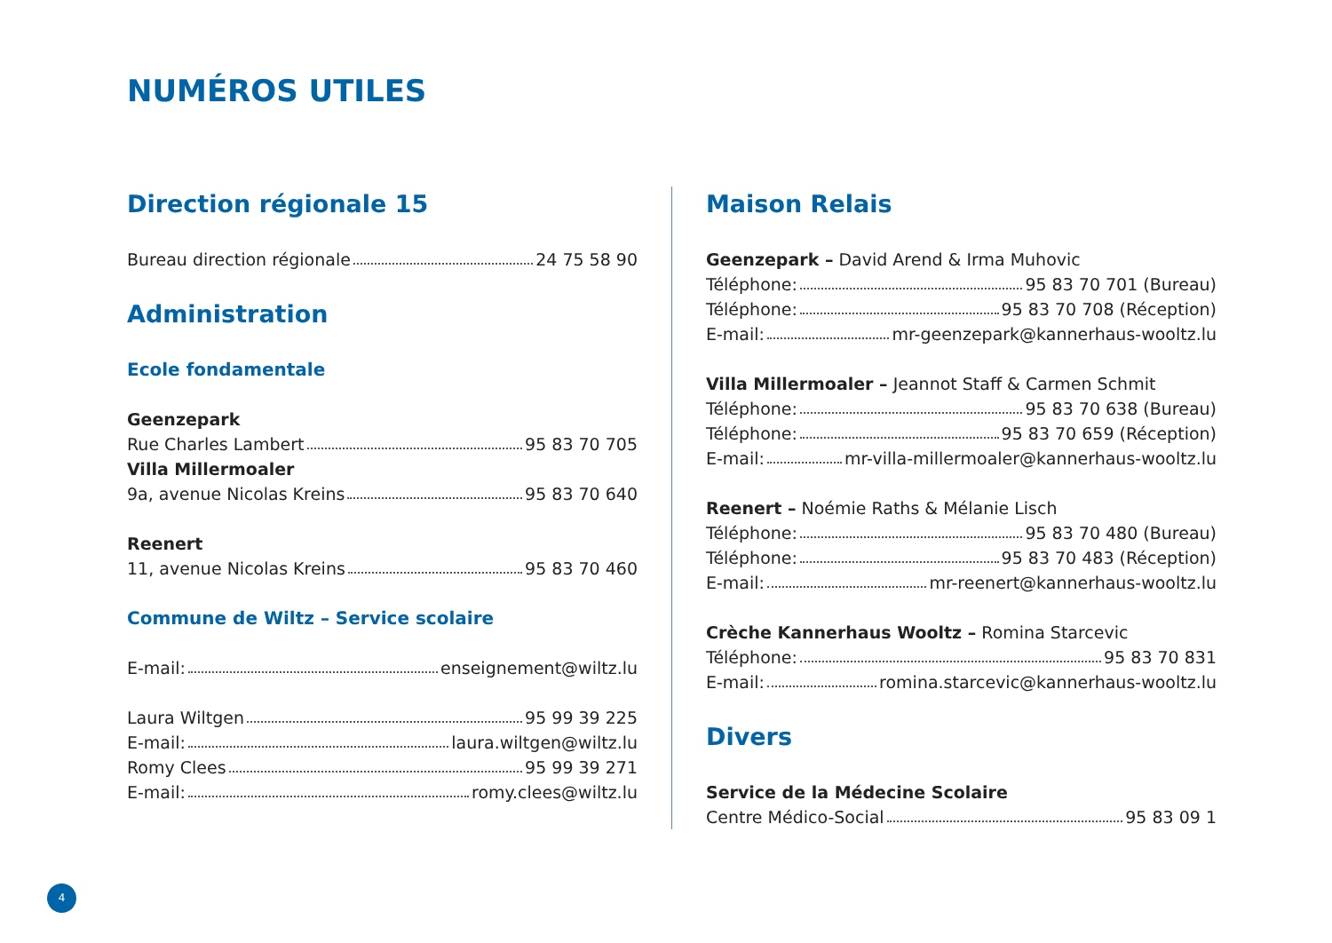NUMÉROS UTILES
Direction régionale 15
Bureau direction régionale 24 75 58 90
Administration
Ecole fondamentale
Geenzepark
Rue Charles Lambert 95 83 70 705
Villa Millermoaler
9a, avenue Nicolas Kreins 95 83 70 640
Reenert
11, avenue Nicolas Kreins 95 83 70 460
Commune de Wiltz – Service scolaire
E-mail: enseignement@wiltz.lu
Laura Wiltgen 95 99 39 225
E-mail: laura.wiltgen@wiltz.lu
Romy Clees 95 99 39 271
E-mail: romy.clees@wiltz.lu
Maison Relais
Geenzepark – David Arend & Irma Muhovic
Téléphone: 95 83 70 701 (Bureau)
Téléphone: 95 83 70 708 (Réception)
E-mail: mr-geenzepark@kannerhaus-wooltz.lu
Villa Millermoaler – Jeannot Staff & Carmen Schmit
Téléphone: 95 83 70 638 (Bureau)
Téléphone: 95 83 70 659 (Réception)
E-mail: mr-villa-millermoaler@kannerhaus-wooltz.lu
Reenert – Noémie Raths & Mélanie Lisch
Téléphone: 95 83 70 480 (Bureau)
Téléphone: 95 83 70 483 (Réception)
E-mail: mr-reenert@kannerhaus-wooltz.lu
Crèche Kannerhaus Wooltz – Romina Starcevic
Téléphone: 95 83 70 831
E-mail: romina.starcevic@kannerhaus-wooltz.lu
Divers
Service de la Médecine Scolaire
Centre Médico-Social 95 83 09 1
4